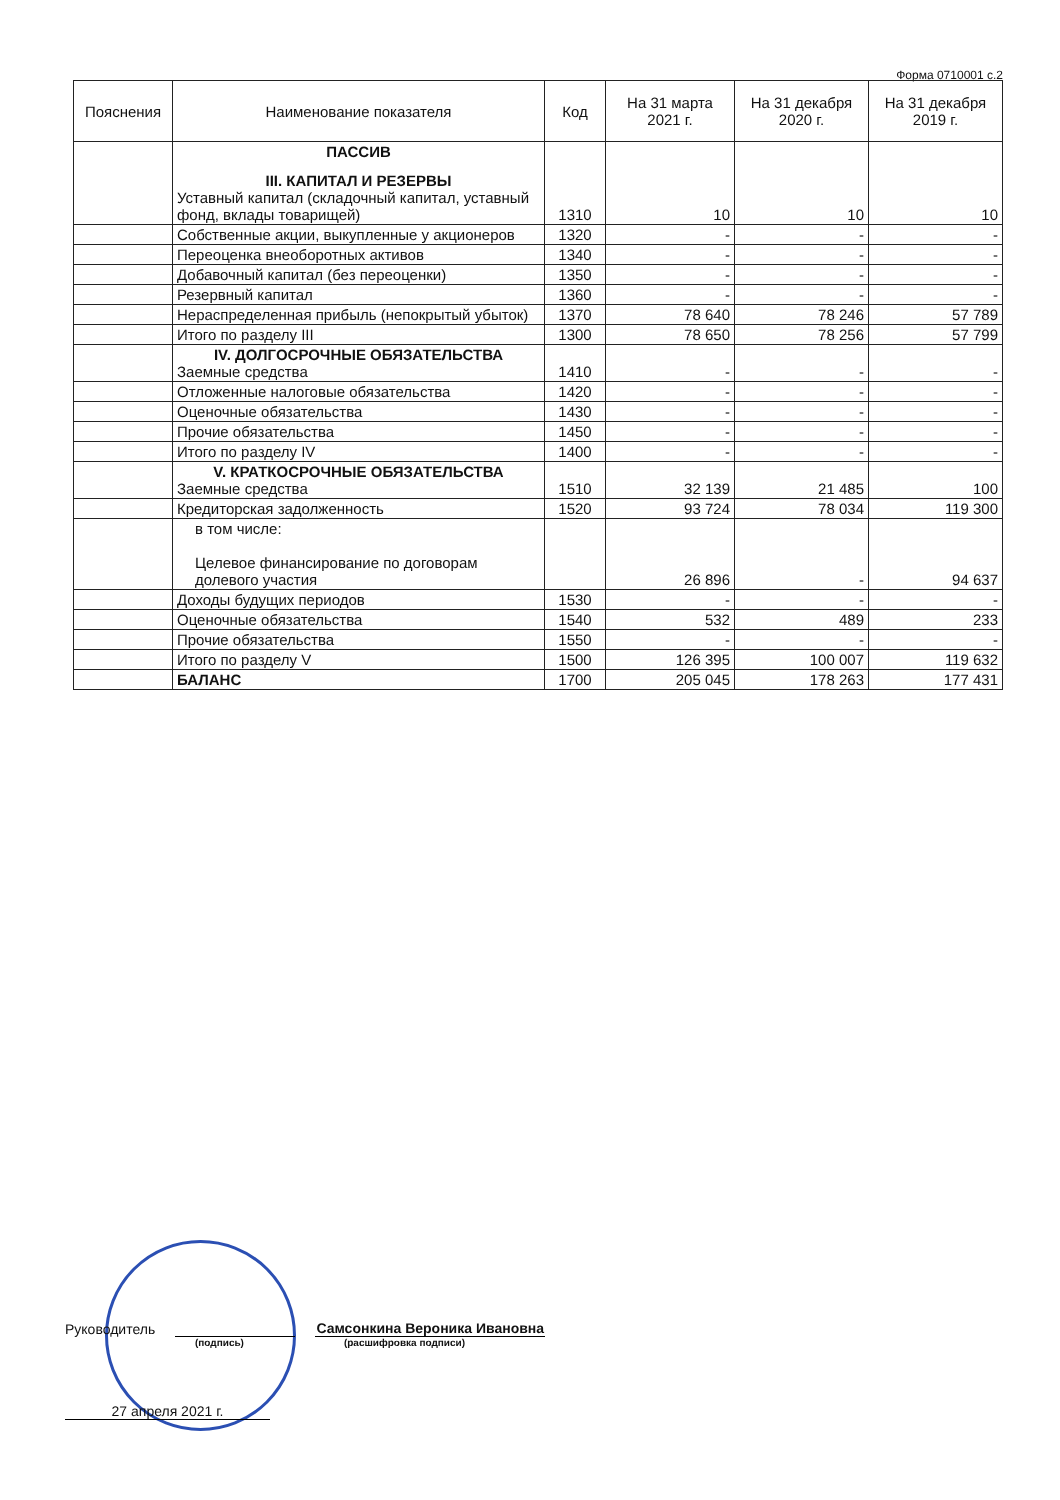Форма 0710001 с.2
| Пояснения | Наименование показателя | Код | На 31 марта 2021 г. | На 31 декабря 2020 г. | На 31 декабря 2019 г. |
| --- | --- | --- | --- | --- | --- |
| | ПАССИВ III. КАПИТАЛ И РЕЗЕРВЫ Уставный капитал (складочный капитал, уставный фонд, вклады товарищей) | 1310 | 10 | 10 | 10 |
| | Собственные акции, выкупленные у акционеров | 1320 | - | - | - |
| | Переоценка внеоборотных активов | 1340 | - | - | - |
| | Добавочный капитал (без переоценки) | 1350 | - | - | - |
| | Резервный капитал | 1360 | - | - | - |
| | Нераспределенная прибыль (непокрытый убыток) | 1370 | 78 640 | 78 246 | 57 789 |
| | Итого по разделу III | 1300 | 78 650 | 78 256 | 57 799 |
| | IV. ДОЛГОСРОЧНЫЕ ОБЯЗАТЕЛЬСТВА Заемные средства | 1410 | - | - | - |
| | Отложенные налоговые обязательства | 1420 | - | - | - |
| | Оценочные обязательства | 1430 | - | - | - |
| | Прочие обязательства | 1450 | - | - | - |
| | Итого по разделу IV | 1400 | - | - | - |
| | V. КРАТКОСРОЧНЫЕ ОБЯЗАТЕЛЬСТВА Заемные средства | 1510 | 32 139 | 21 485 | 100 |
| | Кредиторская задолженность | 1520 | 93 724 | 78 034 | 119 300 |
| | в том числе: Целевое финансирование по договорам долевого участия | | 26 896 | - | 94 637 |
| | Доходы будущих периодов | 1530 | - | - | - |
| | Оценочные обязательства | 1540 | 532 | 489 | 233 |
| | Прочие обязательства | 1550 | - | - | - |
| | Итого по разделу V | 1500 | 126 395 | 100 007 | 119 632 |
| | БАЛАНС | 1700 | 205 045 | 178 263 | 177 431 |
Руководитель
Самсонкина Вероника Ивановна
(подпись) (расшифровка подписи)
27 апреля 2021 г.